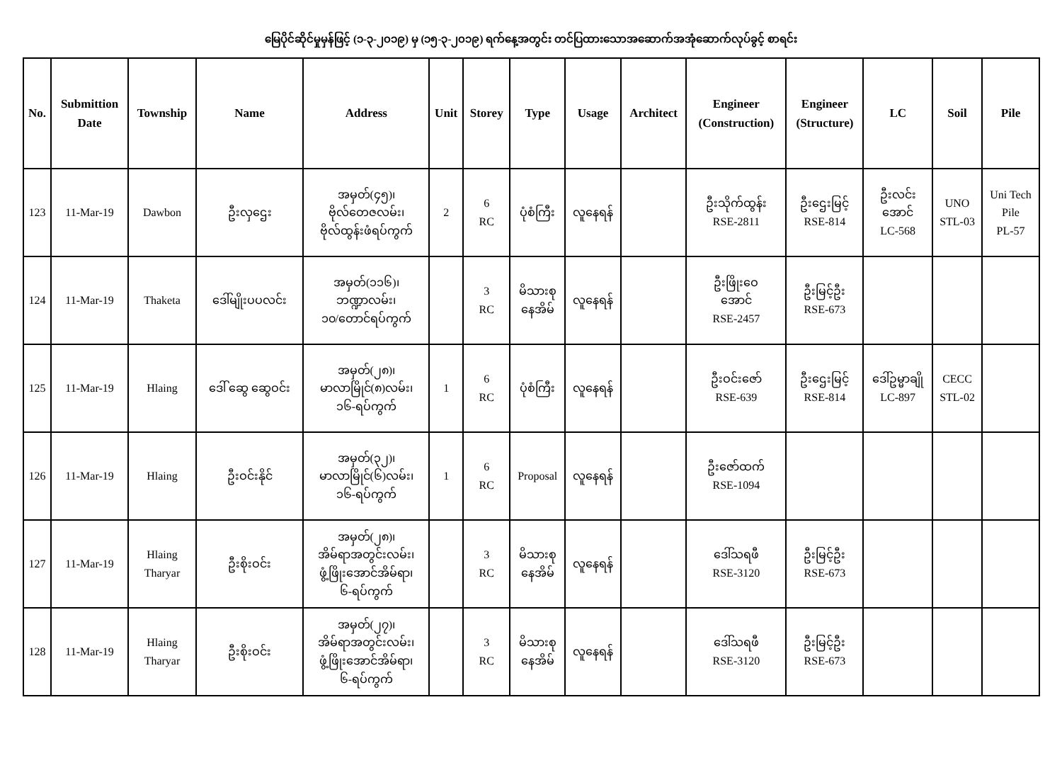မြေပိုင်ဆိုင်မှုမှန်ဖြင့် (၁-၃-၂၀၁၉) မှ (၁၅-၃-၂၀၁၉) ရက်နေ့အတွင်း တင်ပြထားသောအဆောက်အအုံဆောက်လုပ်ခွင့် စာရင်း
| No. | Submittion Date | Township | Name | Address | Unit | Storey | Type | Usage | Architect | Engineer (Construction) | Engineer (Structure) | LC | Soil | Pile |
| --- | --- | --- | --- | --- | --- | --- | --- | --- | --- | --- | --- | --- | --- | --- |
| 123 | 11-Mar-19 | Dawbon | ဦးလှဌေး | အမှတ်(၄၅)၊ ဗိုလ်တေဇလမ်း၊ ဗိုလ်ထွန်းဖံရပ်ကွက် | 2 | 6 RC | ပုံစံကြီး | လူနေရန် | | ဦးသိုက်ထွန်း RSE-2811 | ဦးဌေးမြင့် RSE-814 | ဦးလင်း အောင် LC-568 | UNO STL-03 | Uni Tech Pile PL-57 |
| 124 | 11-Mar-19 | Thaketa | ဒေါ်မျိုးပပလင်း | အမှတ်(၁၁၆)၊ ဘဏ္ဍာလမ်း၊ ၁၀/တောင်ရပ်ကွက် | | 3 RC | မိသားစု နေအိမ် | လူနေရန် | | ဦးဖြိုးဝေ အောင် RSE-2457 | ဦးမြင့်ဦး RSE-673 | | | |
| 125 | 11-Mar-19 | Hlaing | ဒေါ် ဆွေ ဆွေဝင်း | အမှတ်(၂၈)၊ မာလာမြိုင်(၈)လမ်း၊ ၁၆-ရပ်ကွက် | 1 | 6 RC | ပုံစံကြီး | လူနေရန် | | ဦးဝင်းဇော် RSE-639 | ဦးဌေးမြင့် RSE-814 | ဒေါ်ဥမ္မာချို LC-897 | CECC STL-02 | |
| 126 | 11-Mar-19 | Hlaing | ဦးဝင်းနိုင် | အမှတ်(၃၂)၊ မာလာမြိုင်(၆)လမ်း၊ ၁၆-ရပ်ကွက် | 1 | 6 RC | Proposal | လူနေရန် | | ဦးဇော်ထက် RSE-1094 | | | | |
| 127 | 11-Mar-19 | Hlaing Tharyar | ဦးစိုးဝင်း | အမှတ်(၂၈)၊ အိမ်ရာအတွင်းလမ်း၊ ဖွံ့ဖြိုးအောင်အိမ်ရာ၊ ၆-ရပ်ကွက် | | 3 RC | မိသားစု နေအိမ် | လူနေရန် | | ဒေါ်သရဖီ RSE-3120 | ဦးမြင့်ဦး RSE-673 | | | |
| 128 | 11-Mar-19 | Hlaing Tharyar | ဦးစိုးဝင်း | အမှတ်(၂၇)၊ အိမ်ရာအတွင်းလမ်း၊ ဖွံ့ဖြိုးအောင်အိမ်ရာ၊ ၆-ရပ်ကွက် | | 3 RC | မိသားစု နေအိမ် | လူနေရန် | | ဒေါ်သရဖီ RSE-3120 | ဦးမြင့်ဦး RSE-673 | | | |